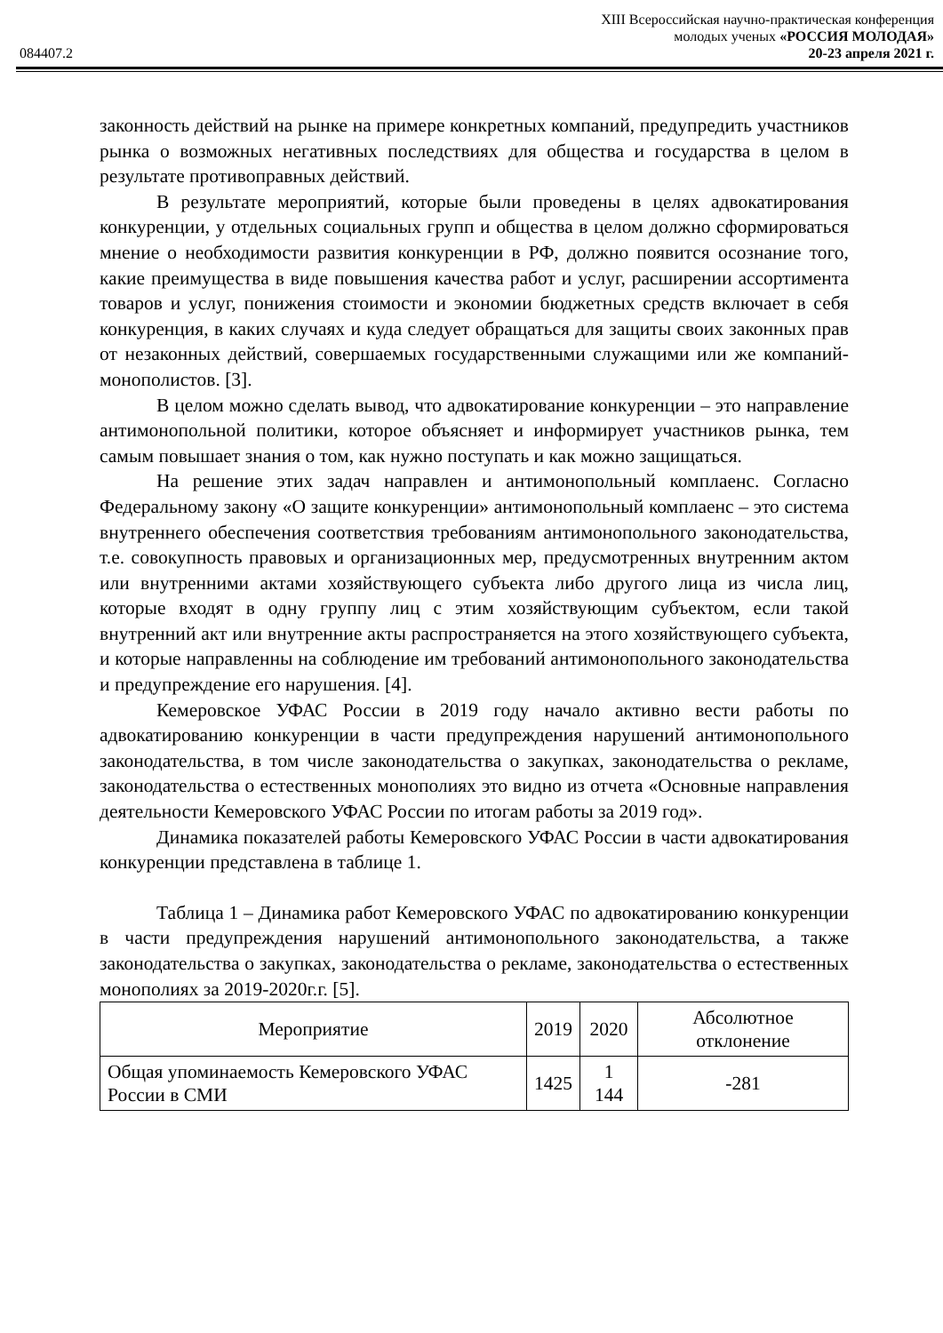XIII Всероссийская научно-практическая конференция
молодых ученых «РОССИЯ МОЛОДАЯ»
084407.2 20-23 апреля 2021 г.
законность действий на рынке на примере конкретных компаний, предупредить участников рынка о возможных негативных последствиях для общества и государства в целом в результате противоправных действий.
В результате мероприятий, которые были проведены в целях адвокатирования конкуренции, у отдельных социальных групп и общества в целом должно сформироваться мнение о необходимости развития конкуренции в РФ, должно появится осознание того, какие преимущества в виде повышения качества работ и услуг, расширении ассортимента товаров и услуг, понижения стоимости и экономии бюджетных средств включает в себя конкуренция, в каких случаях и куда следует обращаться для защиты своих законных прав от незаконных действий, совершаемых государственными служащими или же компаний-монополистов. [3].
В целом можно сделать вывод, что адвокатирование конкуренции – это направление антимонопольной политики, которое объясняет и информирует участников рынка, тем самым повышает знания о том, как нужно поступать и как можно защищаться.
На решение этих задач направлен и антимонопольный комплаенс. Согласно Федеральному закону «О защите конкуренции» антимонопольный комплаенс – это система внутреннего обеспечения соответствия требованиям антимонопольного законодательства, т.е. совокупность правовых и организационных мер, предусмотренных внутренним актом или внутренними актами хозяйствующего субъекта либо другого лица из числа лиц, которые входят в одну группу лиц с этим хозяйствующим субъектом, если такой внутренний акт или внутренние акты распространяется на этого хозяйствующего субъекта, и которые направленны на соблюдение им требований антимонопольного законодательства и предупреждение его нарушения. [4].
Кемеровское УФАС России в 2019 году начало активно вести работы по адвокатированию конкуренции в части предупреждения нарушений антимонопольного законодательства, в том числе законодательства о закупках, законодательства о рекламе, законодательства о естественных монополиях это видно из отчета «Основные направления деятельности Кемеровского УФАС России по итогам работы за 2019 год».
Динамика показателей работы Кемеровского УФАС России в части адвокатирования конкуренции представлена в таблице 1.
Таблица 1 – Динамика работ Кемеровского УФАС по адвокатированию конкуренции в части предупреждения нарушений антимонопольного законодательства, а также законодательства о закупках, законодательства о рекламе, законодательства о естественных монополиях за 2019-2020г.г. [5].
| Мероприятие | 2019 | 2020 | Абсолютное отклонение |
| --- | --- | --- | --- |
| Общая упоминаемость Кемеровского УФАС России в СМИ | 1425 | 1 144 | -281 |